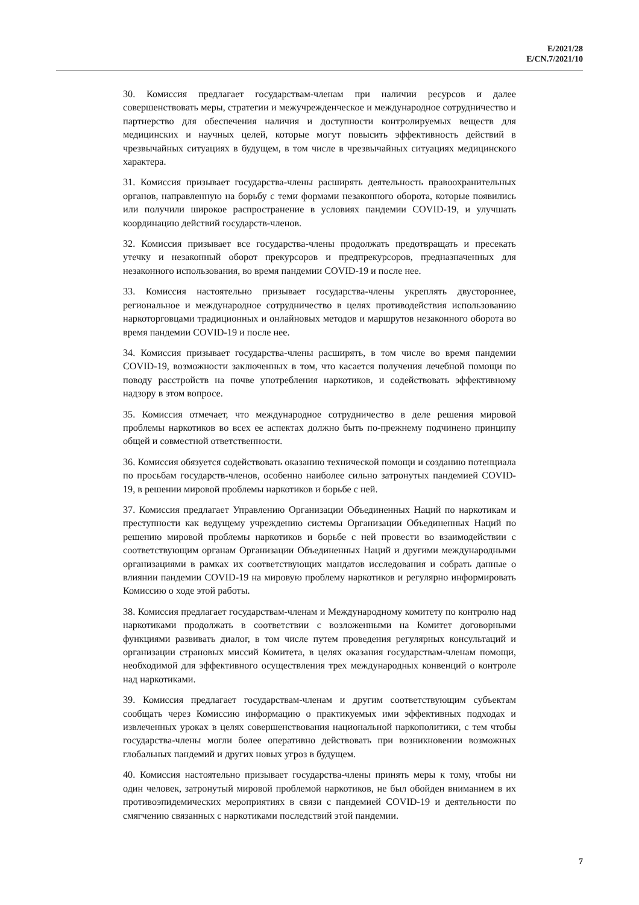E/2021/28
E/CN.7/2021/10
30. Комиссия предлагает государствам-членам при наличии ресурсов и далее совершенствовать меры, стратегии и межучрежденческое и международное сотрудничество и партнерство для обеспечения наличия и доступности контролируемых веществ для медицинских и научных целей, которые могут повысить эффективность действий в чрезвычайных ситуациях в будущем, в том числе в чрезвычайных ситуациях медицинского характера.
31. Комиссия призывает государства-члены расширять деятельность правоохранительных органов, направленную на борьбу с теми формами незаконного оборота, которые появились или получили широкое распространение в условиях пандемии COVID-19, и улучшать координацию действий государств-членов.
32. Комиссия призывает все государства-члены продолжать предотвращать и пресекать утечку и незаконный оборот прекурсоров и предпрекурсоров, предназначенных для незаконного использования, во время пандемии COVID-19 и после нее.
33. Комиссия настоятельно призывает государства-члены укреплять двустороннее, региональное и международное сотрудничество в целях противодействия использованию наркоторговцами традиционных и онлайновых методов и маршрутов незаконного оборота во время пандемии COVID-19 и после нее.
34. Комиссия призывает государства-члены расширять, в том числе во время пандемии COVID-19, возможности заключенных в том, что касается получения лечебной помощи по поводу расстройств на почве употребления наркотиков, и содействовать эффективному надзору в этом вопросе.
35. Комиссия отмечает, что международное сотрудничество в деле решения мировой проблемы наркотиков во всех ее аспектах должно быть по-прежнему подчинено принципу общей и совместной ответственности.
36. Комиссия обязуется содействовать оказанию технической помощи и созданию потенциала по просьбам государств-членов, особенно наиболее сильно затронутых пандемией COVID-19, в решении мировой проблемы наркотиков и борьбе с ней.
37. Комиссия предлагает Управлению Организации Объединенных Наций по наркотикам и преступности как ведущему учреждению системы Организации Объединенных Наций по решению мировой проблемы наркотиков и борьбе с ней провести во взаимодействии с соответствующим органам Организации Объединенных Наций и другими международными организациями в рамках их соответствующих мандатов исследования и собрать данные о влиянии пандемии COVID-19 на мировую проблему наркотиков и регулярно информировать Комиссию о ходе этой работы.
38. Комиссия предлагает государствам-членам и Международному комитету по контролю над наркотиками продолжать в соответствии с возложенными на Комитет договорными функциями развивать диалог, в том числе путем проведения регулярных консультаций и организации страновых миссий Комитета, в целях оказания государствам-членам помощи, необходимой для эффективного осуществления трех международных конвенций о контроле над наркотиками.
39. Комиссия предлагает государствам-членам и другим соответствующим субъектам сообщать через Комиссию информацию о практикуемых ими эффективных подходах и извлеченных уроках в целях совершенствования национальной наркополитики, с тем чтобы государства-члены могли более оперативно действовать при возникновении возможных глобальных пандемий и других новых угроз в будущем.
40. Комиссия настоятельно призывает государства-члены принять меры к тому, чтобы ни один человек, затронутый мировой проблемой наркотиков, не был обойден вниманием в их противоэпидемических мероприятиях в связи с пандемией COVID-19 и деятельности по смягчению связанных с наркотиками последствий этой пандемии.
7